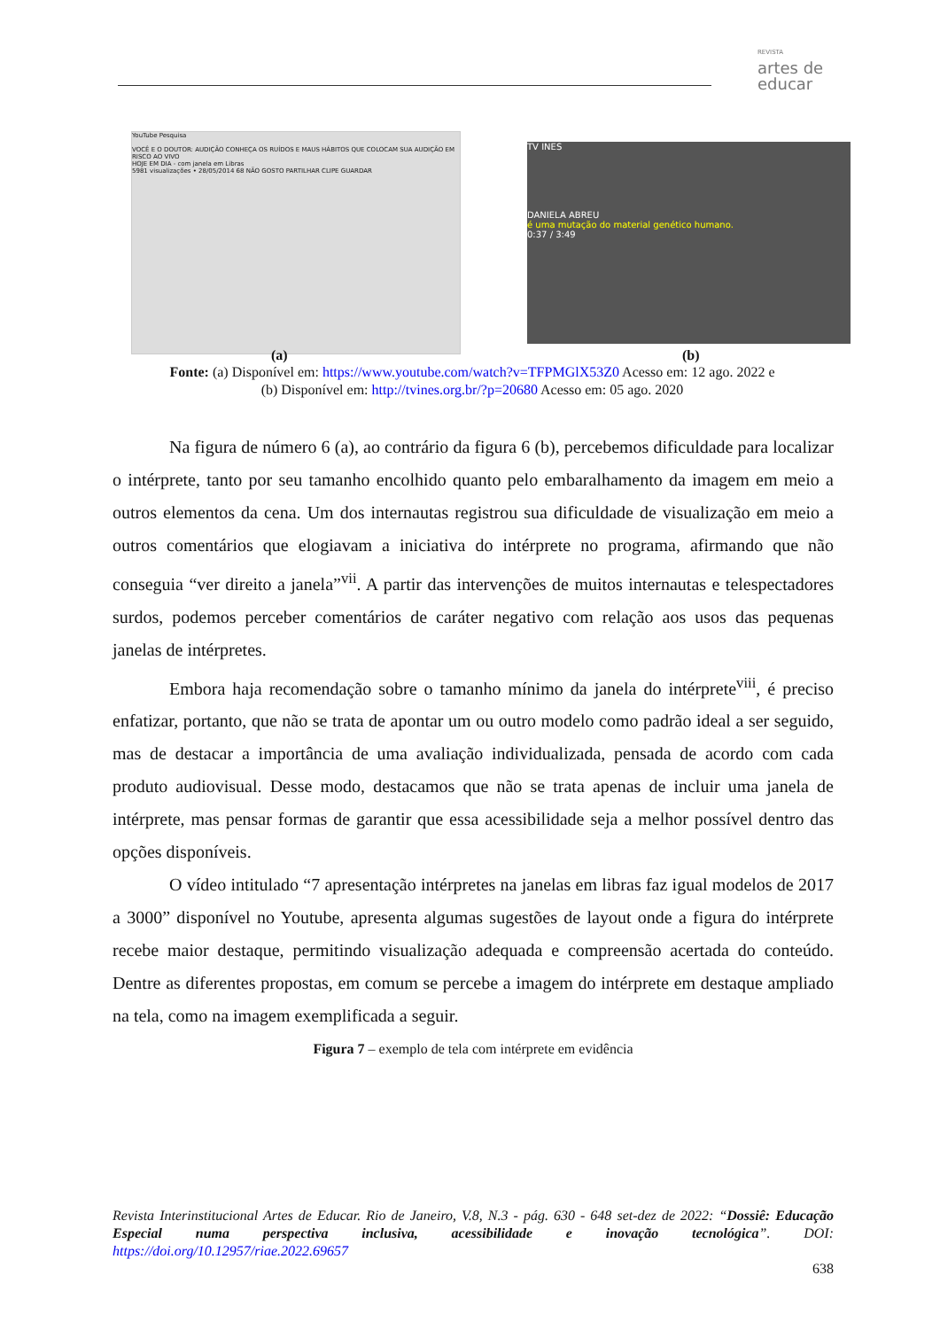REVISTA
artes de
educar
YouTube Pesquisa
VOCÊ E O DOUTOR: AUDIÇÃO CONHEÇA OS RUÍDOS E MAUS HÁBITOS QUE COLOCAM SUA AUDIÇÃO EM RISCO AO VIVO
HOJE EM DIA - com janela em Libras
5981 visualizações • 28/05/2014 68 NÃO GOSTO PARTILHAR CLIPE GUARDAR
TV INES
DANIELA ABREU
é uma mutação do material genético humano.
0:37 / 3:49
(a) (b)
Fonte: (a) Disponível em: https://www.youtube.com/watch?v=TFPMGlX53Z0 Acesso em: 12 ago. 2022 e
(b) Disponível em: http://tvines.org.br/?p=20680 Acesso em: 05 ago. 2020
Na figura de número 6 (a), ao contrário da figura 6 (b), percebemos dificuldade para localizar o intérprete, tanto por seu tamanho encolhido quanto pelo embaralhamento da imagem em meio a outros elementos da cena. Um dos internautas registrou sua dificuldade de visualização em meio a outros comentários que elogiavam a iniciativa do intérprete no programa, afirmando que não conseguia “ver direito a janela”<sup>vii</sup>. A partir das intervenções de muitos internautas e telespectadores surdos, podemos perceber comentários de caráter negativo com relação aos usos das pequenas janelas de intérpretes.
Embora haja recomendação sobre o tamanho mínimo da janela do intérprete<sup>viii</sup>, é preciso enfatizar, portanto, que não se trata de apontar um ou outro modelo como padrão ideal a ser seguido, mas de destacar a importância de uma avaliação individualizada, pensada de acordo com cada produto audiovisual. Desse modo, destacamos que não se trata apenas de incluir uma janela de intérprete, mas pensar formas de garantir que essa acessibilidade seja a melhor possível dentro das opções disponíveis.
O vídeo intitulado “7 apresentação intérpretes na janelas em libras faz igual modelos de 2017 a 3000” disponível no Youtube, apresenta algumas sugestões de layout onde a figura do intérprete recebe maior destaque, permitindo visualização adequada e compreensão acertada do conteúdo. Dentre as diferentes propostas, em comum se percebe a imagem do intérprete em destaque ampliado na tela, como na imagem exemplificada a seguir.
Figura 7 – exemplo de tela com intérprete em evidência
Revista Interinstitucional Artes de Educar. Rio de Janeiro, V.8, N.3 - pág. 630 - 648 set-dez de 2022: “Dossiê: Educação Especial numa perspectiva inclusiva, acessibilidade e inovação tecnológica”. DOI: https://doi.org/10.12957/riae.2022.69657
638